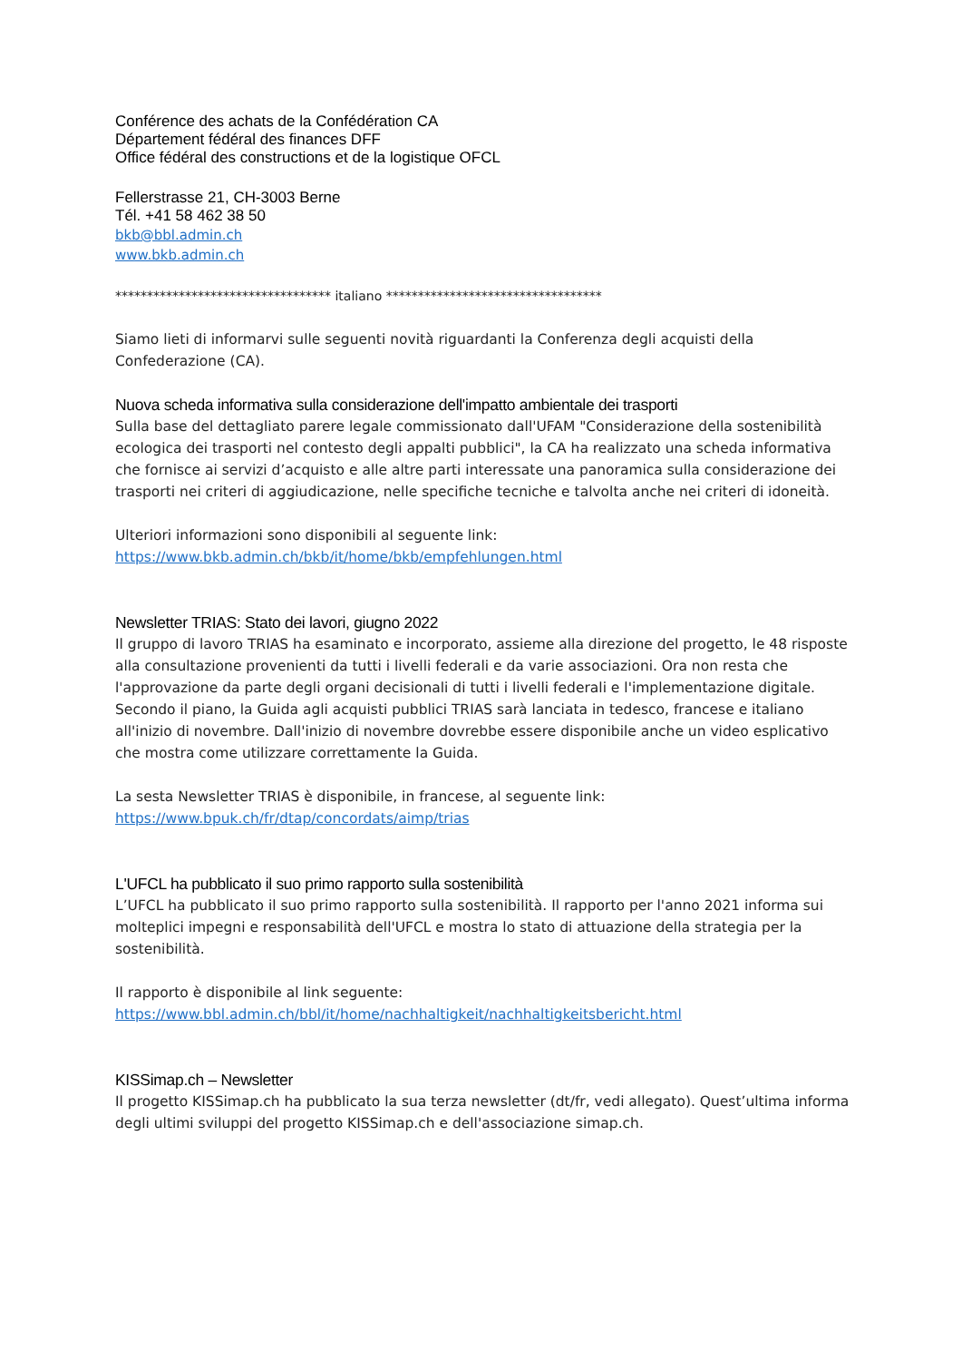Conférence des achats de la Confédération CA
Département fédéral des finances DFF
Office fédéral des constructions et de la logistique OFCL
Fellerstrasse 21, CH-3003 Berne
Tél. +41 58 462 38 50
bkb@bbl.admin.ch
www.bkb.admin.ch
********************************** italiano **********************************
Siamo lieti di informarvi sulle seguenti novità riguardanti la Conferenza degli acquisti della Confederazione (CA).
Nuova scheda informativa sulla considerazione dell'impatto ambientale dei trasporti
Sulla base del dettagliato parere legale commissionato dall'UFAM "Considerazione della sostenibilità ecologica dei trasporti nel contesto degli appalti pubblici", la CA ha realizzato una scheda informativa che fornisce ai servizi d’acquisto e alle altre parti interessate una panoramica sulla considerazione dei trasporti nei criteri di aggiudicazione, nelle specifiche tecniche e talvolta anche nei criteri di idoneità.
Ulteriori informazioni sono disponibili al seguente link:
https://www.bkb.admin.ch/bkb/it/home/bkb/empfehlungen.html
Newsletter TRIAS: Stato dei lavori, giugno 2022
Il gruppo di lavoro TRIAS ha esaminato e incorporato, assieme alla direzione del progetto, le 48 risposte alla consultazione provenienti da tutti i livelli federali e da varie associazioni. Ora non resta che l'approvazione da parte degli organi decisionali di tutti i livelli federali e l'implementazione digitale. Secondo il piano, la Guida agli acquisti pubblici TRIAS sarà lanciata in tedesco, francese e italiano all'inizio di novembre. Dall'inizio di novembre dovrebbe essere disponibile anche un video esplicativo che mostra come utilizzare correttamente la Guida.
La sesta Newsletter TRIAS è disponibile, in francese, al seguente link:
https://www.bpuk.ch/fr/dtap/concordats/aimp/trias
L'UFCL ha pubblicato il suo primo rapporto sulla sostenibilità
L’UFCL ha pubblicato il suo primo rapporto sulla sostenibilità. Il rapporto per l'anno 2021 informa sui molteplici impegni e responsabilità dell'UFCL e mostra lo stato di attuazione della strategia per la sostenibilità.
Il rapporto è disponibile al link seguente:
https://www.bbl.admin.ch/bbl/it/home/nachhaltigkeit/nachhaltigkeitsbericht.html
KISSimap.ch – Newsletter
Il progetto KISSimap.ch ha pubblicato la sua terza newsletter (dt/fr, vedi allegato). Quest’ultima informa degli ultimi sviluppi del progetto KISSimap.ch e dell'associazione simap.ch.